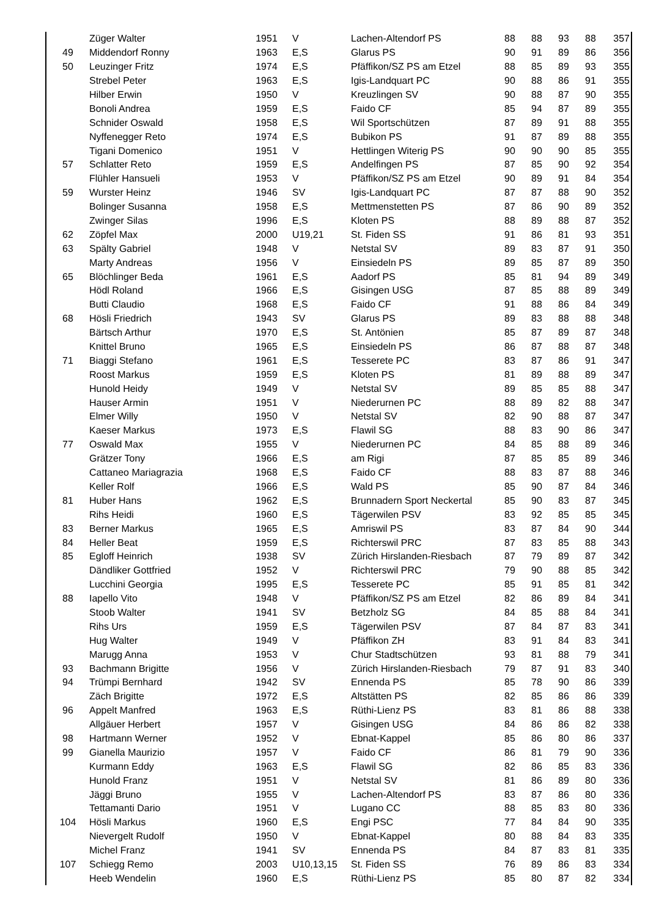| | Züger Walter | 1951 | V | Lachen-Altendorf PS | 88 | 88 | 93 | 88 | 357 |
| 49 | Middendorf Ronny | 1963 | E,S | Glarus PS | 90 | 91 | 89 | 86 | 356 |
| 50 | Leuzinger Fritz | 1974 | E,S | Pfäffikon/SZ PS am Etzel | 88 | 85 | 89 | 93 | 355 |
| | Strebel Peter | 1963 | E,S | Igis-Landquart PC | 90 | 88 | 86 | 91 | 355 |
| | Hilber Erwin | 1950 | V | Kreuzlingen SV | 90 | 88 | 87 | 90 | 355 |
| | Bonoli Andrea | 1959 | E,S | Faido CF | 85 | 94 | 87 | 89 | 355 |
| | Schnider Oswald | 1958 | E,S | Wil Sportschützen | 87 | 89 | 91 | 88 | 355 |
| | Nyffenegger Reto | 1974 | E,S | Bubikon PS | 91 | 87 | 89 | 88 | 355 |
| | Tigani Domenico | 1951 | V | Hettlingen Witerig PS | 90 | 90 | 90 | 85 | 355 |
| 57 | Schlatter Reto | 1959 | E,S | Andelfingen PS | 87 | 85 | 90 | 92 | 354 |
| | Flühler Hansueli | 1953 | V | Pfäffikon/SZ PS am Etzel | 90 | 89 | 91 | 84 | 354 |
| 59 | Wurster Heinz | 1946 | SV | Igis-Landquart PC | 87 | 87 | 88 | 90 | 352 |
| | Bolinger Susanna | 1958 | E,S | Mettmenstetten PS | 87 | 86 | 90 | 89 | 352 |
| | Zwinger Silas | 1996 | E,S | Kloten PS | 88 | 89 | 88 | 87 | 352 |
| 62 | Zöpfel Max | 2000 | U19,21 | St. Fiden SS | 91 | 86 | 81 | 93 | 351 |
| 63 | Spälty Gabriel | 1948 | V | Netstal SV | 89 | 83 | 87 | 91 | 350 |
| | Marty Andreas | 1956 | V | Einsiedeln PS | 89 | 85 | 87 | 89 | 350 |
| 65 | Blöchlinger Beda | 1961 | E,S | Aadorf PS | 85 | 81 | 94 | 89 | 349 |
| | Hödl Roland | 1966 | E,S | Gisingen USG | 87 | 85 | 88 | 89 | 349 |
| | Butti Claudio | 1968 | E,S | Faido CF | 91 | 88 | 86 | 84 | 349 |
| 68 | Hösli Friedrich | 1943 | SV | Glarus PS | 89 | 83 | 88 | 88 | 348 |
| | Bärtsch Arthur | 1970 | E,S | St. Antönien | 85 | 87 | 89 | 87 | 348 |
| | Knittel Bruno | 1965 | E,S | Einsiedeln PS | 86 | 87 | 88 | 87 | 348 |
| 71 | Biaggi Stefano | 1961 | E,S | Tesserete PC | 83 | 87 | 86 | 91 | 347 |
| | Roost Markus | 1959 | E,S | Kloten PS | 81 | 89 | 88 | 89 | 347 |
| | Hunold Heidy | 1949 | V | Netstal SV | 89 | 85 | 85 | 88 | 347 |
| | Hauser Armin | 1951 | V | Niederurnen PC | 88 | 89 | 82 | 88 | 347 |
| | Elmer Willy | 1950 | V | Netstal SV | 82 | 90 | 88 | 87 | 347 |
| | Kaeser Markus | 1973 | E,S | Flawil SG | 88 | 83 | 90 | 86 | 347 |
| 77 | Oswald Max | 1955 | V | Niederurnen PC | 84 | 85 | 88 | 89 | 346 |
| | Grätzer Tony | 1966 | E,S | am Rigi | 87 | 85 | 85 | 89 | 346 |
| | Cattaneo Mariagrazia | 1968 | E,S | Faido CF | 88 | 83 | 87 | 88 | 346 |
| | Keller Rolf | 1966 | E,S | Wald PS | 85 | 90 | 87 | 84 | 346 |
| 81 | Huber Hans | 1962 | E,S | Brunnadern Sport Neckertal | 85 | 90 | 83 | 87 | 345 |
| | Rihs Heidi | 1960 | E,S | Tägerwilen PSV | 83 | 92 | 85 | 85 | 345 |
| 83 | Berner Markus | 1965 | E,S | Amriswil PS | 83 | 87 | 84 | 90 | 344 |
| 84 | Heller Beat | 1959 | E,S | Richterswil PRC | 87 | 83 | 85 | 88 | 343 |
| 85 | Egloff Heinrich | 1938 | SV | Zürich Hirslanden-Riesbach | 87 | 79 | 89 | 87 | 342 |
| | Dändliker Gottfried | 1952 | V | Richterswil PRC | 79 | 90 | 88 | 85 | 342 |
| | Lucchini Georgia | 1995 | E,S | Tesserete PC | 85 | 91 | 85 | 81 | 342 |
| 88 | Iapello Vito | 1948 | V | Pfäffikon/SZ PS am Etzel | 82 | 86 | 89 | 84 | 341 |
| | Stoob Walter | 1941 | SV | Betzholz SG | 84 | 85 | 88 | 84 | 341 |
| | Rihs Urs | 1959 | E,S | Tägerwilen PSV | 87 | 84 | 87 | 83 | 341 |
| | Hug Walter | 1949 | V | Pfäffikon ZH | 83 | 91 | 84 | 83 | 341 |
| | Marugg Anna | 1953 | V | Chur Stadtschützen | 93 | 81 | 88 | 79 | 341 |
| 93 | Bachmann Brigitte | 1956 | V | Zürich Hirslanden-Riesbach | 79 | 87 | 91 | 83 | 340 |
| 94 | Trümpi Bernhard | 1942 | SV | Ennenda PS | 85 | 78 | 90 | 86 | 339 |
| | Zäch Brigitte | 1972 | E,S | Altstätten PS | 82 | 85 | 86 | 86 | 339 |
| 96 | Appelt Manfred | 1963 | E,S | Rüthi-Lienz PS | 83 | 81 | 86 | 88 | 338 |
| | Allgäuer Herbert | 1957 | V | Gisingen USG | 84 | 86 | 86 | 82 | 338 |
| 98 | Hartmann Werner | 1952 | V | Ebnat-Kappel | 85 | 86 | 80 | 86 | 337 |
| 99 | Gianella Maurizio | 1957 | V | Faido CF | 86 | 81 | 79 | 90 | 336 |
| | Kurmann Eddy | 1963 | E,S | Flawil SG | 82 | 86 | 85 | 83 | 336 |
| | Hunold Franz | 1951 | V | Netstal SV | 81 | 86 | 89 | 80 | 336 |
| | Jäggi Bruno | 1955 | V | Lachen-Altendorf PS | 83 | 87 | 86 | 80 | 336 |
| | Tettamanti Dario | 1951 | V | Lugano CC | 88 | 85 | 83 | 80 | 336 |
| 104 | Hösli Markus | 1960 | E,S | Engi PSC | 77 | 84 | 84 | 90 | 335 |
| | Nievergelt Rudolf | 1950 | V | Ebnat-Kappel | 80 | 88 | 84 | 83 | 335 |
| | Michel Franz | 1941 | SV | Ennenda PS | 84 | 87 | 83 | 81 | 335 |
| 107 | Schiegg Remo | 2003 | U10,13,15 | St. Fiden SS | 76 | 89 | 86 | 83 | 334 |
| | Heeb Wendelin | 1960 | E,S | Rüthi-Lienz PS | 85 | 80 | 87 | 82 | 334 |